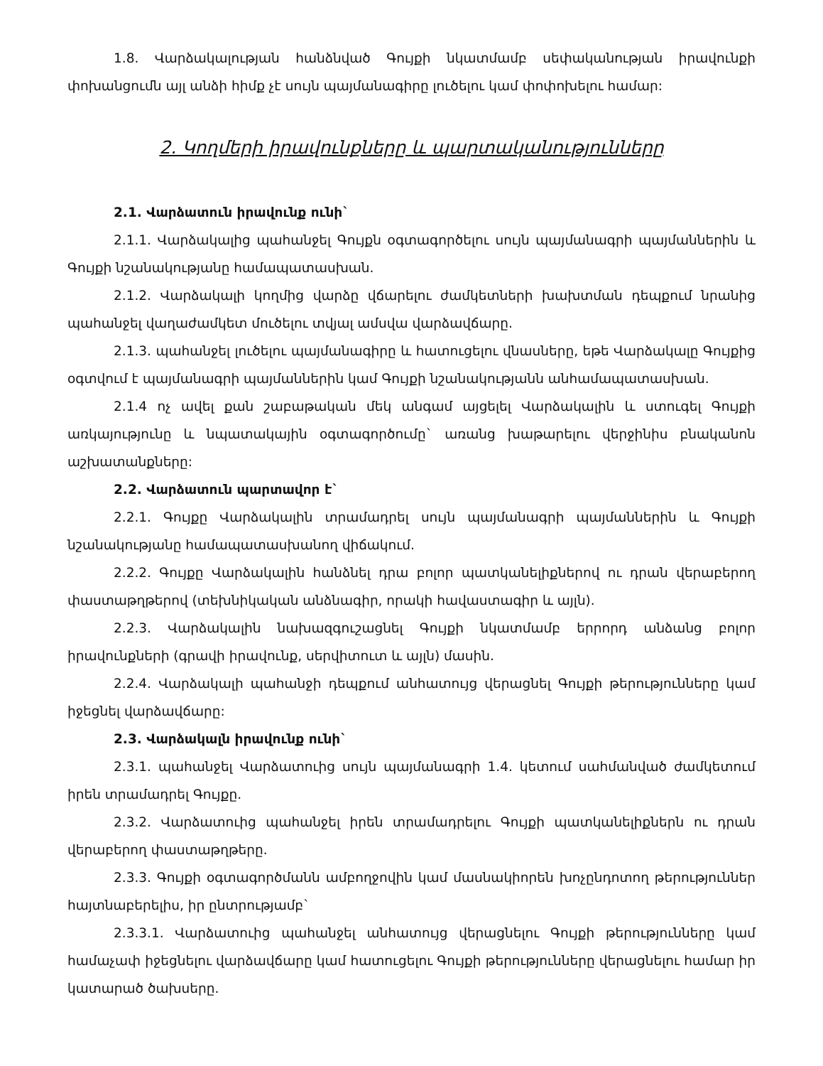1.8. Վարձակալության հանձնված Գույքի նկատմամբ սեփականության իրավունքի փոխանցումն այլ անձի հիմք չէ սույն պայմանագիրը լուծելու կամ փոփոխելու համար:
2. Կողմերի իրավունքները և պարտականությունները
2.1. Վարձատուն իրավունք ունի`
2.1.1. Վարձակալից պահանջել Գույքն օգտագործելու սույն պայմանագրի պայմաններին և Գույքի նշանակությանը համապատասխան.
2.1.2. Վարձակալի կողմից վարձը վճարելու ժամկետների խախտման դեպքում նրանից պահանջել վաղաժամկետ մուծելու տվյալ ամսվա վարձավճարը.
2.1.3. պահանջել լուծելու պայմանագիրը և հատուցելու վնասները, եթե Վարձակալը Գույքից օգտվում է պայմանագրի պայմաններին կամ Գույքի նշանակությանն անհամապատասխան.
2.1.4 ոչ ավել քան շաբաթական մեկ անգամ այցելել Վարձակալին և ստուգել Գույքի առկայությունը և նպատակային օգտագործումը` առանց խաթարելու վերջինիս բնականոն աշխատանքները:
2.2. Վարձատուն պարտավոր է`
2.2.1. Գույքը Վարձակալին տրամադրել սույն պայմանագրի պայմաններին և Գույքի նշանակությանը համապատասխանող վիճակում.
2.2.2. Գույքը Վարձակալին հանձնել դրա բոլոր պատկանելիքներով ու դրան վերաբերող փաստաթղթերով (տեխնիկական անձնագիր, որակի հավաստագիր և այլն).
2.2.3. Վարձակալին նախազգուշացնել Գույքի նկատմամբ երրորդ անձանց բոլոր իրավունքների (գրավի իրավունք, սերվիտուտ և այլն) մասին.
2.2.4. Վարձակալի պահանջի դեպքում անհատույց վերացնել Գույքի թերությունները կամ իջեցնել վարձավճարը:
2.3. Վարձակալն իրավունք ունի`
2.3.1. պահանջել Վարձատուից սույն պայմանագրի 1.4. կետում սահմանված ժամկետում իրեն տրամադրել Գույքը.
2.3.2. Վարձատուից պահանջել իրեն տրամադրելու Գույքի պատկանելիքներն ու դրան վերաբերող փաստաթղթերը.
2.3.3. Գույքի օգտագործմանն ամբողջովին կամ մասնակիորեն խոչընդոտող թերություններ հայտնաբերելիս, իր ընտրությամբ`
2.3.3.1. Վարձատուից պահանջել անհատույց վերացնելու Գույքի թերությունները կամ համաչափ իջեցնելու վարձավճարը կամ հատուցելու Գույքի թերությունները վերացնելու համար իր կատարած ծախսերը.